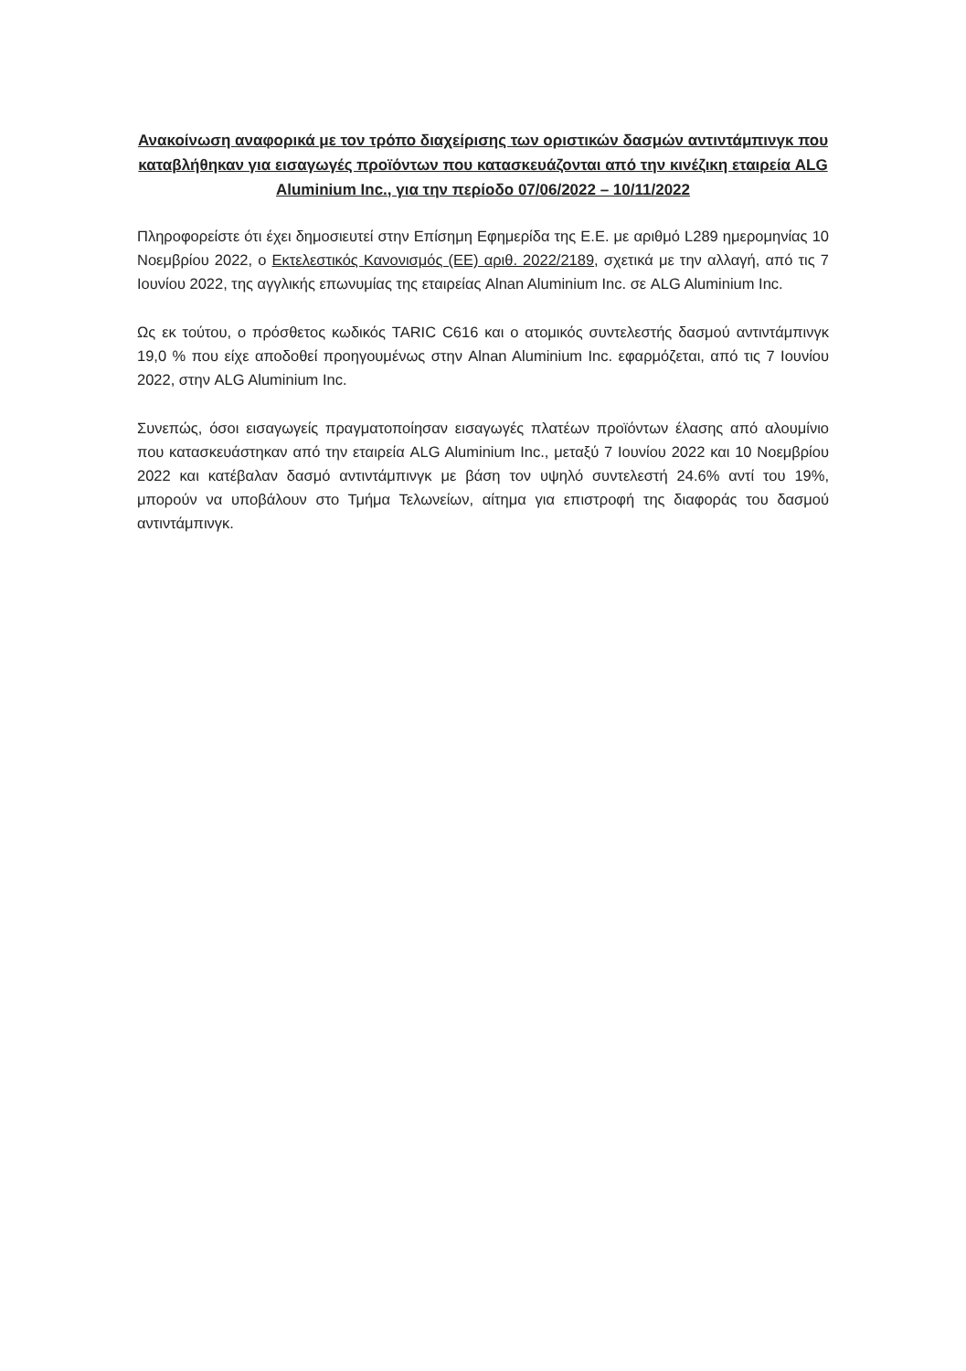Ανακοίνωση αναφορικά με τον τρόπο διαχείρισης των οριστικών δασμών αντιντάμπινγκ που καταβλήθηκαν για εισαγωγές προϊόντων που κατασκευάζονται από την κινέζικη εταιρεία ALG Aluminium Inc., για την περίοδο 07/06/2022 – 10/11/2022
Πληροφορείστε ότι έχει δημοσιευτεί στην Επίσημη Εφημερίδα της Ε.Ε. με αριθμό L289 ημερομηνίας 10 Νοεμβρίου 2022, ο Εκτελεστικός Κανονισμός (ΕΕ) αριθ. 2022/2189, σχετικά με την αλλαγή, από τις 7 Ιουνίου 2022, της αγγλικής επωνυμίας της εταιρείας Alnan Aluminium Inc. σε ALG Aluminium Inc.
Ως εκ τούτου, ο πρόσθετος κωδικός TARIC C616 και ο ατομικός συντελεστής δασμού αντιντάμπινγκ 19,0 % που είχε αποδοθεί προηγουμένως στην Alnan Aluminium Inc. εφαρμόζεται, από τις 7 Ιουνίου 2022, στην ALG Aluminium Inc.
Συνεπώς, όσοι εισαγωγείς πραγματοποίησαν εισαγωγές πλατέων προϊόντων έλασης από αλουμίνιο που κατασκευάστηκαν από την εταιρεία ALG Aluminium Inc., μεταξύ 7 Ιουνίου 2022 και 10 Νοεμβρίου 2022 και κατέβαλαν δασμό αντιντάμπινγκ με βάση τον υψηλό συντελεστή 24.6% αντί του 19%, μπορούν να υποβάλουν στο Τμήμα Τελωνείων, αίτημα για επιστροφή της διαφοράς του δασμού αντιντάμπινγκ.